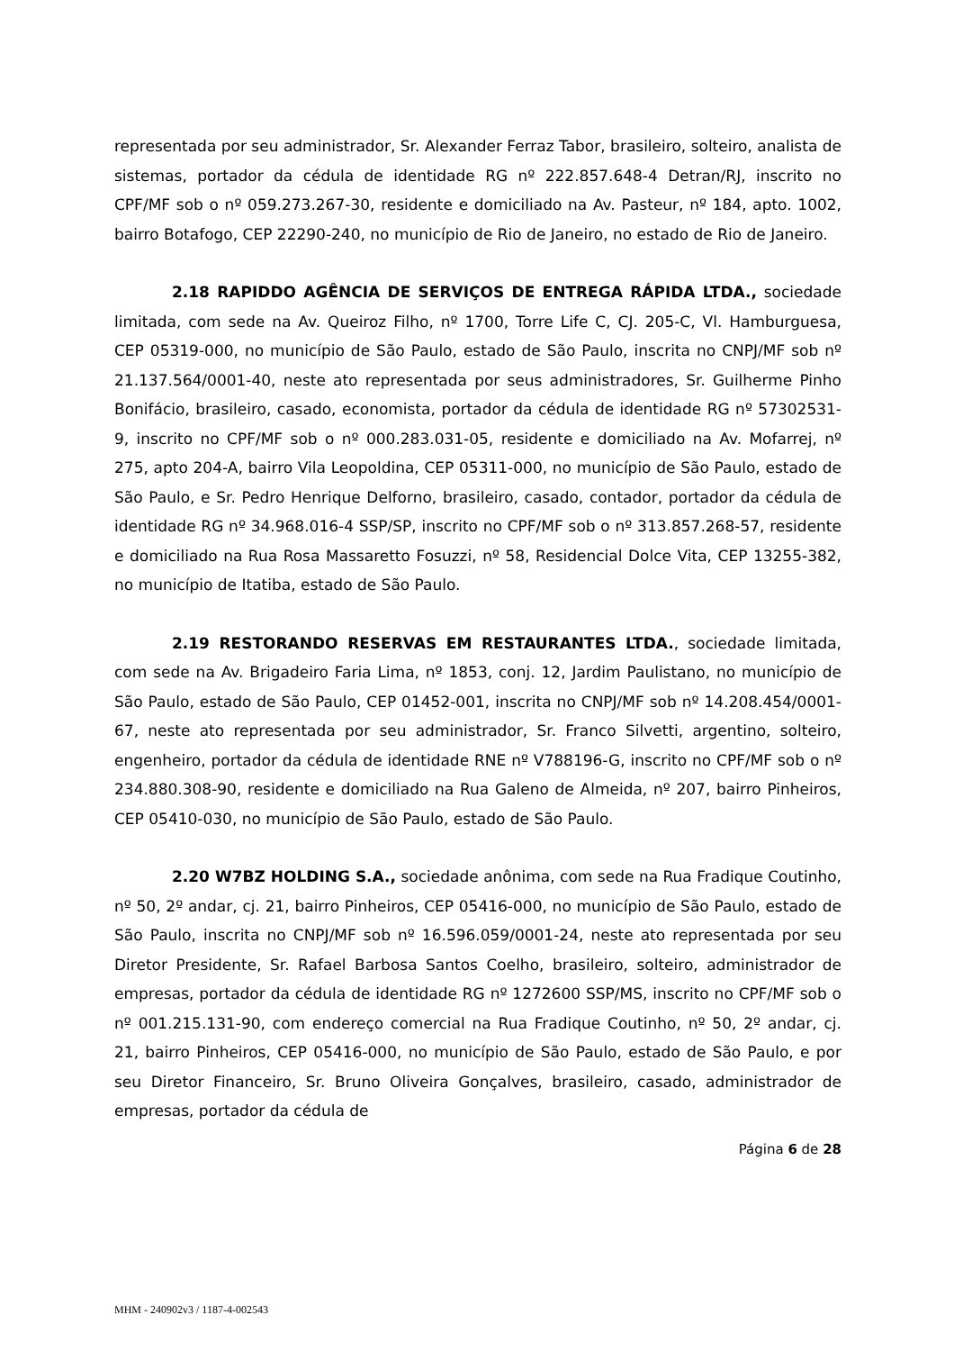representada por seu administrador, Sr. Alexander Ferraz Tabor, brasileiro, solteiro, analista de sistemas, portador da cédula de identidade RG nº 222.857.648-4 Detran/RJ, inscrito no CPF/MF sob o nº 059.273.267-30, residente e domiciliado na Av. Pasteur, nº 184, apto. 1002, bairro Botafogo, CEP 22290-240, no município de Rio de Janeiro, no estado de Rio de Janeiro.
2.18 RAPIDDO AGÊNCIA DE SERVIÇOS DE ENTREGA RÁPIDA LTDA., sociedade limitada, com sede na Av. Queiroz Filho, nº 1700, Torre Life C, CJ. 205-C, Vl. Hamburguesa, CEP 05319-000, no município de São Paulo, estado de São Paulo, inscrita no CNPJ/MF sob nº 21.137.564/0001-40, neste ato representada por seus administradores, Sr. Guilherme Pinho Bonifácio, brasileiro, casado, economista, portador da cédula de identidade RG nº 57302531-9, inscrito no CPF/MF sob o nº 000.283.031-05, residente e domiciliado na Av. Mofarrej, nº 275, apto 204-A, bairro Vila Leopoldina, CEP 05311-000, no município de São Paulo, estado de São Paulo, e Sr. Pedro Henrique Delforno, brasileiro, casado, contador, portador da cédula de identidade RG nº 34.968.016-4 SSP/SP, inscrito no CPF/MF sob o nº 313.857.268-57, residente e domiciliado na Rua Rosa Massaretto Fosuzzi, nº 58, Residencial Dolce Vita, CEP 13255-382, no município de Itatiba, estado de São Paulo.
2.19 RESTORANDO RESERVAS EM RESTAURANTES LTDA., sociedade limitada, com sede na Av. Brigadeiro Faria Lima, nº 1853, conj. 12, Jardim Paulistano, no município de São Paulo, estado de São Paulo, CEP 01452-001, inscrita no CNPJ/MF sob nº 14.208.454/0001-67, neste ato representada por seu administrador, Sr. Franco Silvetti, argentino, solteiro, engenheiro, portador da cédula de identidade RNE nº V788196-G, inscrito no CPF/MF sob o nº 234.880.308-90, residente e domiciliado na Rua Galeno de Almeida, nº 207, bairro Pinheiros, CEP 05410-030, no município de São Paulo, estado de São Paulo.
2.20 W7BZ HOLDING S.A., sociedade anônima, com sede na Rua Fradique Coutinho, nº 50, 2º andar, cj. 21, bairro Pinheiros, CEP 05416-000, no município de São Paulo, estado de São Paulo, inscrita no CNPJ/MF sob nº 16.596.059/0001-24, neste ato representada por seu Diretor Presidente, Sr. Rafael Barbosa Santos Coelho, brasileiro, solteiro, administrador de empresas, portador da cédula de identidade RG nº 1272600 SSP/MS, inscrito no CPF/MF sob o nº 001.215.131-90, com endereço comercial na Rua Fradique Coutinho, nº 50, 2º andar, cj. 21, bairro Pinheiros, CEP 05416-000, no município de São Paulo, estado de São Paulo, e por seu Diretor Financeiro, Sr. Bruno Oliveira Gonçalves, brasileiro, casado, administrador de empresas, portador da cédula de
Página 6 de 28
MHM - 240902v3 / 1187-4-002543